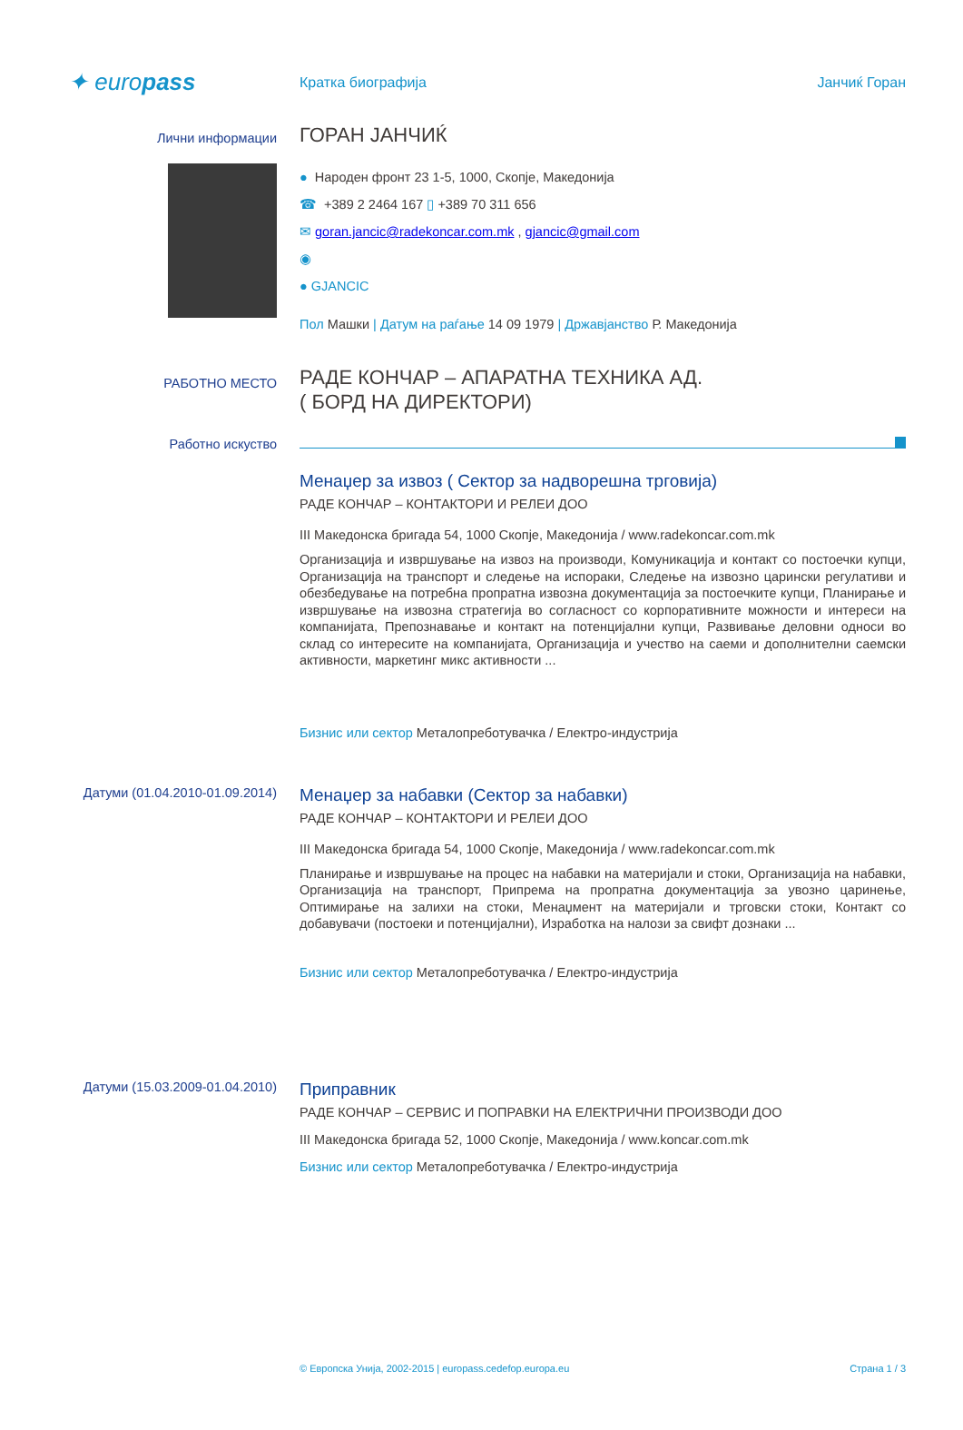✦ europass
Кратка биографија Јанчиќ Горан
Лични информации
ГОРАН ЈАНЧИЌ
● Народен фронт 23 1-5, 1000, Скопје, Македонија
☎ +389 2 2464 167 ▯ +389 70 311 656
✉ goran.jancic@radekoncar.com.mk , gjancic@gmail.com
◉
● GJANCIC
Пол Машки | Датум на раѓање 14 09 1979 | Државјанство Р. Македонија
РАБОТНО МЕСТО
РАДЕ КОНЧАР – АПАРАТНА ТЕХНИКА АД.
( БОРД НА ДИРЕКТОРИ)
Работно искуство
Менаџер за извоз ( Сектор за надворешна трговија)
РАДЕ КОНЧАР – КОНТАКТОРИ И РЕЛЕИ ДОО
III Македонска бригада 54, 1000 Скопје, Македонија / www.radekoncar.com.mk
Организација и извршување на извоз на производи, Комуникација и контакт со постоечки купци, Организација на транспорт и следење на испораки, Следење на извозно царински регулативи и обезбедување на потребна пропратна извозна документација за постоечките купци, Планирање и извршување на извозна стратегија во согласност со корпоративните можности и интереси на компанијата, Препознавање и контакт на потенцијални купци, Развивање деловни односи во склад со интересите на компанијата, Организација и учество на саеми и дополнителни саемски активности, маркетинг микс активности ...
Бизнис или сектор Металопреботувачка / Електро-индустрија
Датуми (01.04.2010-01.09.2014)
Менаџер за набавки (Сектор за набавки)
РАДЕ КОНЧАР – КОНТАКТОРИ И РЕЛЕИ ДОО
III Македонска бригада 54, 1000 Скопје, Македонија / www.radekoncar.com.mk
Планирање и извршување на процес на набавки на материјали и стоки, Организација на набавки, Организација на транспорт, Припрема на пропратна документација за увозно царинење, Оптимирање на залихи на стоки, Менаџмент на материјали и трговски стоки, Контакт со добавувачи (постоеки и потенцијални), Изработка на налози за свифт дознаки ...
Бизнис или сектор Металопреботувачка / Електро-индустрија
Датуми (15.03.2009-01.04.2010)
Приправник
РАДЕ КОНЧАР – СЕРВИС И ПОПРАВКИ НА ЕЛЕКТРИЧНИ ПРОИЗВОДИ ДОО
III Македонска бригада 52, 1000 Скопје, Македонија / www.koncar.com.mk
Бизнис или сектор Металопреботувачка / Електро-индустрија
© Европска Унија, 2002-2015 | europass.cedefop.europa.eu Страна 1 / 3